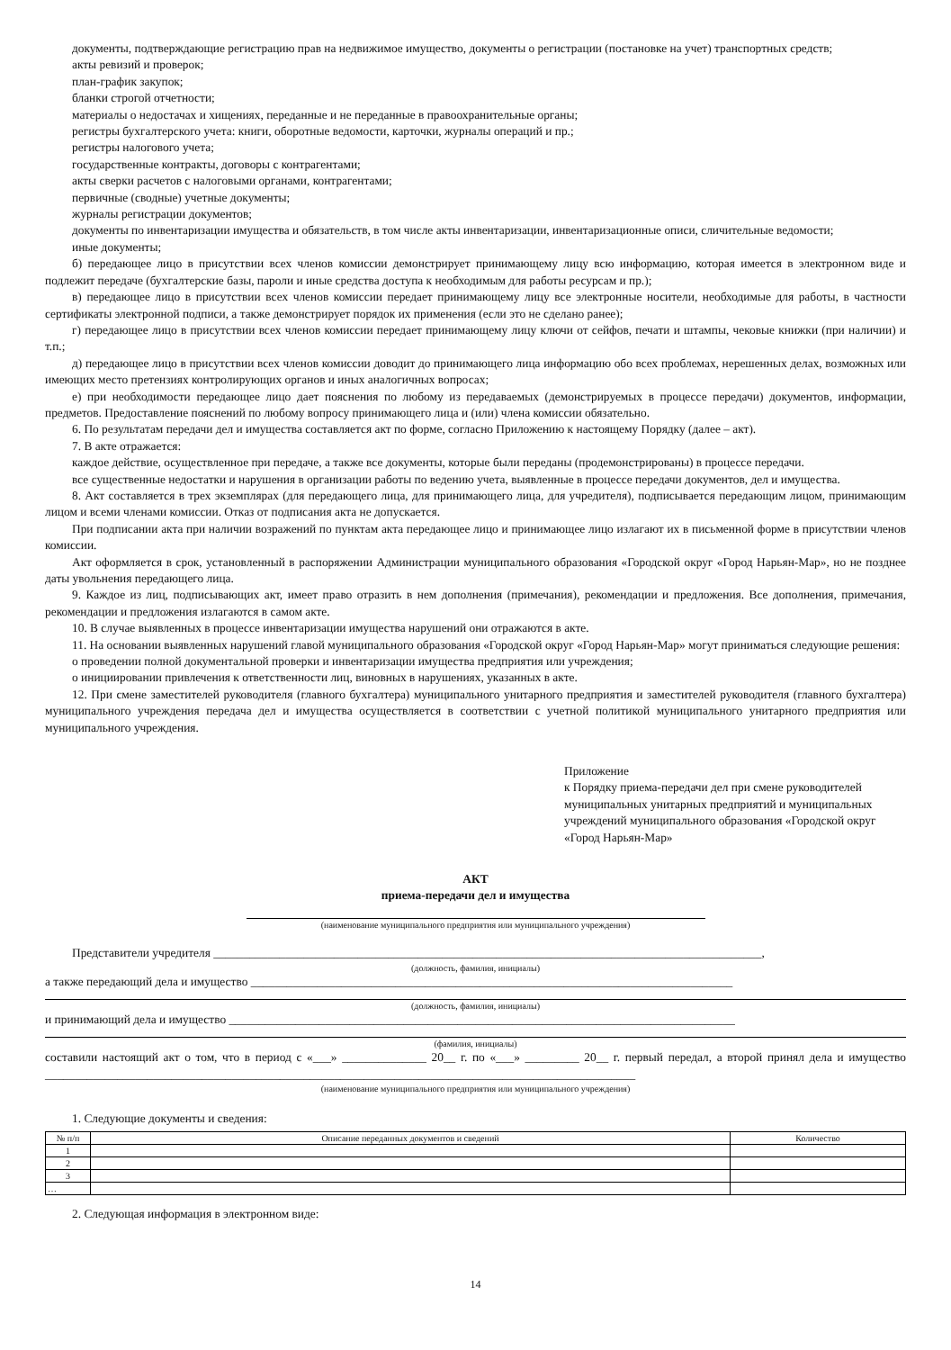документы, подтверждающие регистрацию прав на недвижимое имущество, документы о регистрации (постановке на учет) транспортных средств;
акты ревизий и проверок;
план-график закупок;
бланки строгой отчетности;
материалы о недостачах и хищениях, переданные и не переданные в правоохранительные органы;
регистры бухгалтерского учета: книги, оборотные ведомости, карточки, журналы операций и пр.;
регистры налогового учета;
государственные контракты, договоры с контрагентами;
акты сверки расчетов с налоговыми органами, контрагентами;
первичные (сводные) учетные документы;
журналы регистрации документов;
документы по инвентаризации имущества и обязательств, в том числе акты инвентаризации, инвентаризационные описи, сличительные ведомости;
иные документы;
б) передающее лицо в присутствии всех членов комиссии демонстрирует принимающему лицу всю информацию, которая имеется в электронном виде и подлежит передаче (бухгалтерские базы, пароли и иные средства доступа к необходимым для работы ресурсам и пр.);
в) передающее лицо в присутствии всех членов комиссии передает принимающему лицу все электронные носители, необходимые для работы, в частности сертификаты электронной подписи, а также демонстрирует порядок их применения (если это не сделано ранее);
г) передающее лицо в присутствии всех членов комиссии передает принимающему лицу ключи от сейфов, печати и штампы, чековые книжки (при наличии) и т.п.;
д) передающее лицо в присутствии всех членов комиссии доводит до принимающего лица информацию обо всех проблемах, нерешенных делах, возможных или имеющих место претензиях контролирующих органов и иных аналогичных вопросах;
е) при необходимости передающее лицо дает пояснения по любому из передаваемых (демонстрируемых в процессе передачи) документов, информации, предметов. Предоставление пояснений по любому вопросу принимающего лица и (или) члена комиссии обязательно.
6. По результатам передачи дел и имущества составляется акт по форме, согласно Приложению к настоящему Порядку (далее – акт).
7. В акте отражается:
каждое действие, осуществленное при передаче, а также все документы, которые были переданы (продемонстрированы) в процессе передачи.
все существенные недостатки и нарушения в организации работы по ведению учета, выявленные в процессе передачи документов, дел и имущества.
8. Акт составляется в трех экземплярах (для передающего лица, для принимающего лица, для учредителя), подписывается передающим лицом, принимающим лицом и всеми членами комиссии. Отказ от подписания акта не допускается.
При подписании акта при наличии возражений по пунктам акта передающее лицо и принимающее лицо излагают их в письменной форме в присутствии членов комиссии.
Акт оформляется в срок, установленный в распоряжении Администрации муниципального образования «Городской округ «Город Нарьян-Мар», но не позднее даты увольнения передающего лица.
9. Каждое из лиц, подписывающих акт, имеет право отразить в нем дополнения (примечания), рекомендации и предложения. Все дополнения, примечания, рекомендации и предложения излагаются в самом акте.
10. В случае выявленных в процессе инвентаризации имущества нарушений они отражаются в акте.
11. На основании выявленных нарушений главой муниципального образования «Городской округ «Город Нарьян-Мар» могут приниматься следующие решения:
о проведении полной документальной проверки и инвентаризации имущества предприятия или учреждения;
о инициировании привлечения к ответственности лиц, виновных в нарушениях, указанных в акте.
12. При смене заместителей руководителя (главного бухгалтера) муниципального унитарного предприятия и заместителей руководителя (главного бухгалтера) муниципального учреждения передача дел и имущества осуществляется в соответствии с учетной политикой муниципального унитарного предприятия или муниципального учреждения.
Приложение
к Порядку приема-передачи дел при смене руководителей муниципальных унитарных предприятий и муниципальных учреждений муниципального образования «Городской округ «Город Нарьян-Мар»
АКТ
приема-передачи дел и имущества
(наименование муниципального предприятия или муниципального учреждения)
Представители учредителя ___________________________________________________________________________________________,
(должность, фамилия, инициалы)
а также передающий дела и имущество ________________________________________________________________________________
(должность, фамилия, инициалы)
и принимающий дела и имущество ____________________________________________________________________________________
(фамилия, инициалы)
составили настоящий акт о том, что в период с «___» ______________ 20__ г. по «___» _________ 20__ г. первый передал, а второй принял дела и имущество __________________________________________________________________________________________________
(наименование муниципального предприятия или муниципального учреждения)
1. Следующие документы и сведения:
| № п/п | Описание переданных документов и сведений | Количество |
| --- | --- | --- |
| 1 | | |
| 2 | | |
| 3 | | |
| … | | |
2. Следующая информация в электронном виде:
14